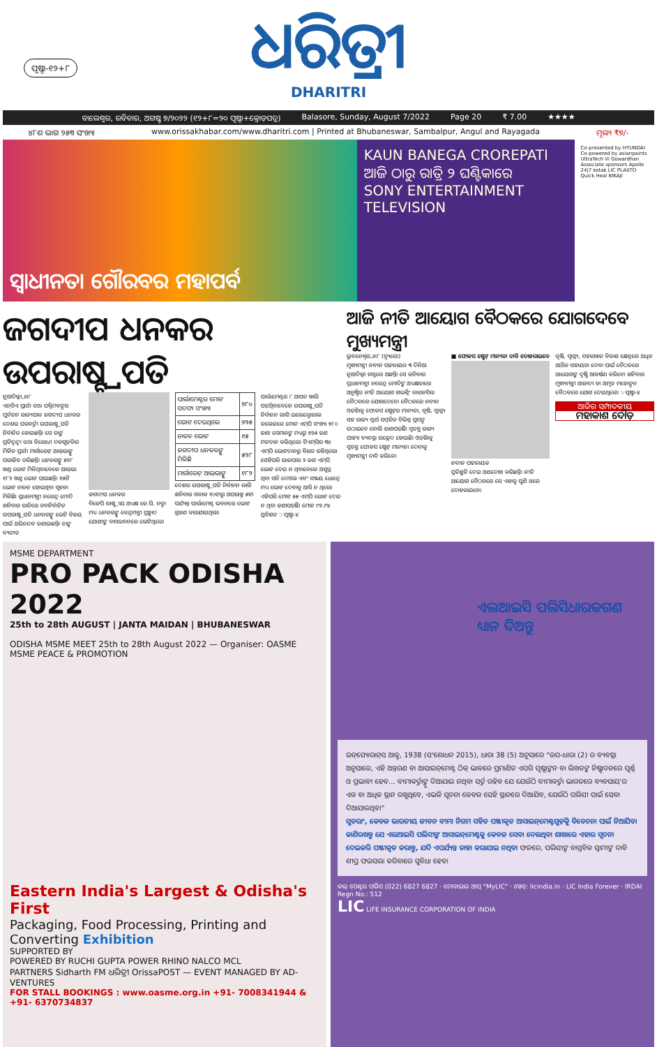ପୃଷ୍ଠା-୧୨+୮
ଧରିତ୍ରୀ
DHARITRI
ବାଲେଶ୍ୱର, ରବିବାର, ଅଗଷ୍ଟ ୭/୨୦୨୨ (୧୨+୮=୨୦ ପୃଷ୍ଠା+କ୍ରୋଡ଼ପତ୍ର) Balasore, Sunday, August 7/2022 Page 20 ₹ 7.00 ★★★★
୪୮ଶ ଭାଗ ୨୫୩ ସଂଖ୍ୟା www.orissakhabar.com/www.dharitri.com | Printed at Bhubaneswar, Sambalpur, Angul and Rayagada ମୂଲ୍ୟ ₹୭/-
ସ୍ୱାଧୀନତା ଗୌରବର ମହାପର୍ବ
KAUN BANEGA CROREPATI
ଆଜି ଠାରୁ ରାତ୍ରି ୨ ଘଣ୍ଟିକାରେ
SONY ENTERTAINMENT TELEVISION
Co-presented by HYUNDAI
Co-powered by asianpaints UltraTech Vi Gowardhan
Associate sponsors Apollo 24|7 kotak LIC PLASTO Quick Heal BIKAJI
ଜଗଦୀପ ଧନକର ଉପରାଷ୍ଟ୍ରପତି
ନୂଆଦିଲ୍ଲୀ,୬।୮
ଏନ୍‌ଡିଏ ପ୍ରାର୍ଥୀ ତଥା ପଶ୍ଚିମବଙ୍ଗର ପୂର୍ବତନ ରାଜ୍ୟପାଳ ଜଗଦୀପ ଧନକର ଦେଶର ପରବର୍ତ୍ତୀ ଉପରାଷ୍ଟ୍ରପତି ନିର୍ବାଚିତ ହୋଇଛନ୍ତି। ସେ ତାଙ୍କ ପ୍ରତିଦ୍ୱନ୍ଦ୍ୱୀ ତଥା ବିରୋଧୀ ଦଳଗୁଡ଼ିକର ମିଳିତ ପ୍ରାର୍ଥୀ ମାର୍ଗାରେଟ୍ ଆଲ୍‌ଭାଙ୍କୁ ପରାଜିତ କରିଛନ୍ତି। ଧନକରଙ୍କୁ ୫୨୮ ଖଣ୍ଡ ଭୋଟ ମିଳିଥିବାବେଳେ ଆଲ୍‌ଭା ୧୮୨ ଖଣ୍ଡ ଭୋଟ ପାଇଛନ୍ତି। ୧୫ଟି ଭୋଟ ନାକଚ ହୋଇଥିବା ସୂଚନା ମିଳିଛି। ପ୍ରଧାନମନ୍ତ୍ରୀ ନରେନ୍ଦ୍ର ମୋଦି ଶନିବାର ରାତିରେ ନବନିର୍ବାଚିତ ଉପରାଷ୍ଟ୍ରପତି ଧନକରଙ୍କୁ ଭେଟି ବିଜୟ ପାଇଁ ଅଭିନନ୍ଦନ ଜଣାଇଛନ୍ତି। ତାଙ୍କ ବ୍ୟତୀତ
ଜଗଦୀପ ଧନକର
ବିଜେପି ରାଷ୍ଟ୍ରୀୟ ଅଧ୍ୟକ୍ଷ ଜେ.ପି. ନଡ୍ଡା ମଧ୍ୟ ଧନକରଙ୍କୁ କେନ୍ଦ୍ରମନ୍ତ୍ରୀ ପ୍ରହ୍ଲାଦ ଯୋଶୀଙ୍କ ବାସଭବନରେ ଭେଟିଥିଲେ।
| ପାର୍ଲାମେଣ୍ଟର ମୋଟ ସଦସ୍ୟ ସଂଖ୍ୟା | ୭୮୦ |
| ଭୋଟ ଦେଇଥିଲେ | ୭୨୫ |
| ନାକଚ ଭୋଟ | ୧୫ |
| ଜଗଦୀପ ଧନକରଙ୍କୁ ମିଳିଛି | ୫୨୮ |
| ମାର୍ଗାରେଟ୍ ଆଲ୍‌ଭାଙ୍କୁ | ୧୮୨ |
ଦେଶର ଉପରାଷ୍ଟ୍ରପତି ନିର୍ବାଚନ ଲାଗି ଶନିବାର ସକାଳ ୧୦ଟାରୁ ଅପରାହ୍ନ ୫ଟା ପର୍ଯ୍ୟନ୍ତ ପାର୍ଲାମେଣ୍ଟ ଭବନରେ ଭୋଟ ଗ୍ରହଣ କରାଯାଇଥିଲା।
ପାର୍ଲାମେଣ୍ଟର ୮ ଆସନ ଖାଲି ପଡ଼ିଥିବାବେଳେ ଉପରାଷ୍ଟ୍ରପତି ନିର୍ବାଚନ ଲାଗି ଇଲେକ୍ଟୋରାଲ କଲେଜରେ ମୋଟ ଏମ୍‌ପି ସଂଖ୍ୟା ୭୮୦ ଜଣ। ସେମାନଙ୍କ ମଧ୍ୟରୁ ୭୨୫ ଜଣ ମତଦାନ କରିଥିଲେ। ଟିଏମ୍‌ସିର ୩୪ ଏମ୍‌ପି ଭୋଟଦାନରୁ ବିରତ ରହିଥିଲେ। ସେହିପରି ଭାଜପାର ୨ ଜଣ ଏମ୍‌ପି ଭୋଟ ଦେଇ ନ ଥିବାବେଳେ ଅସୁସ୍ଥ ଥିବା ସନି ଦେଓଲ ଏବଂ ସଞ୍ଜୟ ଧୋତ୍ରେ ମଧ୍ୟ ଭୋଟ ଦେବାକୁ ଆସି ନ ଥିଲେ। ଏହିପରି ମୋଟ ୫୫ ଏମ୍‌ପି ଭୋଟ ଦେଇ ନ ଥିବା ଜଣାପଡ଼ିଛି। ମୋଟ ୯୨.୯୪ ପ୍ରତିଶତ ☞ପୃଷ୍ଠା-୪
ଆଜି ନୀତି ଆୟୋଗ ବୈଠକରେ ଯୋଗଦେବେ ମୁଖ୍ୟମନ୍ତ୍ରୀ
ଭୁବନେଶ୍ୱର,୬।୮ (ବ୍ୟୁରୋ)
ମୁଖ୍ୟମନ୍ତ୍ରୀ ନବୀନ ପଟ୍ଟନାୟକ ୩ ଦିନିଆ ନୂଆଦିଲ୍ଲୀ ଗସ୍ତରେ ଅଛନ୍ତି। ସେ ରବିବାର ପ୍ରଧାନମନ୍ତ୍ରୀ ନରେନ୍ଦ୍ର ମୋଦିଙ୍କ ଅଧ୍ୟକ୍ଷତାରେ ଅନୁଷ୍ଠିତ ନୀତି ଆୟୋଗ ଗଭର୍ଣ୍ଣିଂ କାଉନସିଲ ବୈଠକରେ ଯୋଗଦେବେ। ବୈଠକରେ ନବୀନ ଓଡ଼ିଶାକୁ ଫୋକସ ଷ୍ଟେଟ୍‌ର ମାନ୍ୟତା, କୃଷି, ସ୍ୱାସ୍ଥ୍ୟ ସହ ରାଜ୍ୟ ସ୍ୱାର୍ଥ ସମ୍ବଳିତ ବିଭିନ୍ନ ପ୍ରସଙ୍ଗ ଉଠାଇବେ ବୋଲି ଜଣାପଡ଼ିଛି। ସ୍ୱତନ୍ତ୍ର ରାଜ୍ୟ ପାହ୍ୟା ବ୍ୟବସ୍ଥା ଉଚ୍ଛେଦ ହୋଇଛି। ଓଡ଼ିଶାକୁ ସ୍ୱତନ୍ତ୍ର ଫୋକସ ଷ୍ଟେଟ୍ ମାନ୍ୟତା ଦେବାକୁ ମୁଖ୍ୟମନ୍ତ୍ରୀ ଦାବି କରିବେ।
■ ଫୋକସ ଷ୍ଟେଟ୍ ମାନ୍ୟତା ଦାବି ଦୋହରାଇବେ
ନବୀନ ପଟ୍ଟନାୟକ
ପ୍ରତିଶ୍ରୁତି ଦେଇ ଅଣଦେଖା କରିଛନ୍ତି। ନୀତି ଆୟୋଗ ବୈଠକରେ ସେ ଏହାକୁ ପୁଣି ଥରେ ଦୋହରାଇବେ।
କୃଷି, ସ୍ୱାସ୍ଥ୍ୟ, ସହରାଞ୍ଚଳ ବିକାଶ କ୍ଷେତ୍ରରେ ଅଧିକ ଆର୍ଥିକ ସହାୟତା ଦେବା ପାଇଁ ବୈଠକରେ ଆୟୋଗଙ୍କ ଦୃଷ୍ଟି ଆକର୍ଷଣ କରିବେ। ଶନିବାର ମୁଖ୍ୟମନ୍ତ୍ରୀ ଆଜାଦୀ କା ଅମୃତ ମହୋତ୍ସବ ବୈଠକରେ ଯୋଗ ଦେଇଥିଲେ। ☞ପୃଷ୍ଠା-୪
ଆଜିର ସମ୍ପାଦକୀୟ
ମହାକାଶ ଦୌଡ଼
MSME DEPARTMENT
PRO PACK ODISHA 2022
25th to 28th AUGUST | JANTA MAIDAN | BHUBANESWAR
ODISHA MSME MEET 25th to 28th August 2022 — Organiser: OASME MSME PEACE & PROMOTION
Eastern India's Largest & Odisha's First
Packaging, Food Processing, Printing and Converting Exhibition
SUPPORTED BY
POWERED BY RUCHI GUPTA POWER RHINO NALCO MCL
PARTNERS Sidharth FM ଧରିତ୍ରୀ OrissaPOST — EVENT MANAGED BY AD-VENTURES
FOR STALL BOOKINGS : www.oasme.org.in +91- 7008341944 & +91- 6370734837
ଏଲଆଇସି ପଲିସିଧାରକଗଣ ଧ୍ୟାନ ଦିଅନ୍ତୁ
ଇନ୍‌ସ୍ୟୋରାନ୍‌ସ ଆକ୍ଟ, 1938 (ସଂଶୋଧନ 2015), ଧାରା 38 (5) ଅନୁସାରେ "ଉପ-ଧାରା (2) ର ବ୍ୟବସ୍ଥା ଅନୁସାରେ, ଏହି ଅନ୍ତରଣ ବା ଆସାଇନ୍‌ମେଣ୍ଟ ଠିକ୍ ଭାବରେ ପ୍ରମାଣିତ ଏପରି ପୃଷ୍ଠାଙ୍କନ ବା ଲିଖତଙ୍କ ନିଷ୍ପାଦନରେ ପୂର୍ଣ୍ଣ ଓ ପ୍ରଭାବୀ ହେବ... ବୀମାକର୍ତ୍ତାଙ୍କୁ ଦିଆଯାଇ ନଥିବ। ସର୍ତ୍ତ ରହିବ ଯେ ଯେଉଁଠି ବୀମାକର୍ତ୍ତା ଭାରତରେ ବ୍ୟବସାୟ'ର ଏକ ବା ଅଧିକ ସ୍ଥାନ ରଖୁଥିବେ, ଏଭଳି ସୂଚନା କେବଳ ସେହି ସ୍ଥାନରେ ଦିଆଯିବ, ଯେଉଁଠି ପଲିସୀ ପାଇଁ ସେବା ଦିଆଯାଉଥିବ।"
ସୁତରାଂ, କେବଳ ଭାରତୀୟ ଜୀବନ ବୀମା ନିଗମ ସହିତ ପଞ୍ଜୀକୃତ ଆସାଇନ୍‌ମେଣ୍ଟଗୁଡ଼ିକୁ ବିବେଚନା ପାଇଁ ନିଆଯିବ।
ଜାଣିରଖନ୍ତୁ ଯେ ଏଲଆଇସି ପଲିସୀଙ୍କ ଆସାଇନ୍‌ମେଣ୍ଟକୁ କେବଳ ସେବା ଦେଉଥିବା ଶାଖାରେ ଏହାର ସୂଚନା ଦେଇକରି ପଞ୍ଜୀକୃତ କରାନ୍ତୁ, ଯଦି ଏପର୍ଯ୍ୟନ୍ତ ତାହା କରାଯାଇ ନଥିବ। ଫଳରେ, ପଲିସୀଙ୍କ ବାସ୍ତବିକ ସ୍ୱାମୀଙ୍କ ଦାବି ଶୀଘ୍ର ଫଇସଲା କରିବାରେ ସୁବିଧା ହେବ।
କଲ୍ ସେଣ୍ଟର ସର୍ଭିସ (022) 6827 6827 · ମୋବାଇଲ ଆପ୍ "MyLIC" · ୱେବ୍: licindia.in · LIC India Forever · IRDAI Regn No.: 512
LIC LIFE INSURANCE CORPORATION OF INDIA